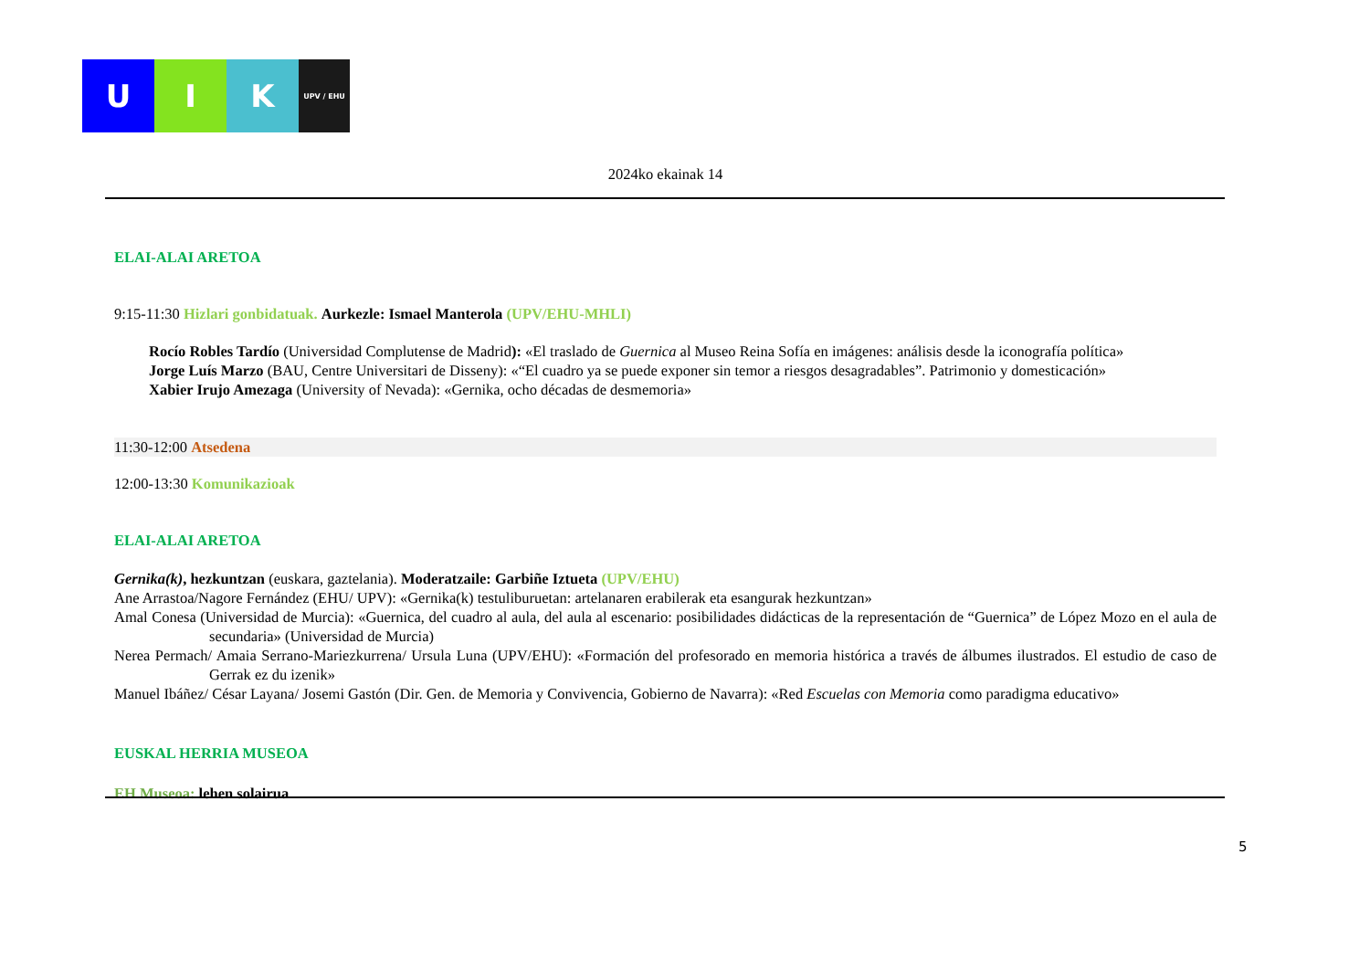U I K
UPV / EHU
2024ko ekainak 14
ELAI-ALAI ARETOA
9:15-11:30 Hizlari gonbidatuak. Aurkezle: Ismael Manterola (UPV/EHU-MHLI)
Rocío Robles Tardío (Universidad Complutense de Madrid): «El traslado de Guernica al Museo Reina Sofía en imágenes: análisis desde la iconografía política»
Jorge Luís Marzo (BAU, Centre Universitari de Disseny): «“El cuadro ya se puede exponer sin temor a riesgos desagradables”. Patrimonio y domesticación»
Xabier Irujo Amezaga (University of Nevada): «Gernika, ocho décadas de desmemoria»
11:30-12:00 Atsedena
12:00-13:30 Komunikazioak
ELAI-ALAI ARETOA
Gernika(k), hezkuntzan (euskara, gaztelania). Moderatzaile: Garbiñe Iztueta (UPV/EHU)
Ane Arrastoa/Nagore Fernández (EHU/ UPV): «Gernika(k) testuliburuetan: artelanaren erabilerak eta esangurak hezkuntzan»
Amal Conesa (Universidad de Murcia): «Guernica, del cuadro al aula, del aula al escenario: posibilidades didácticas de la representación de “Guernica” de López Mozo en el aula de secundaria» (Universidad de Murcia)
Nerea Permach/ Amaia Serrano-Mariezkurrena/ Ursula Luna (UPV/EHU): «Formación del profesorado en memoria histórica a través de álbumes ilustrados. El estudio de caso de Gerrak ez du izenik»
Manuel Ibáñez/ César Layana/ Josemi Gastón (Dir. Gen. de Memoria y Convivencia, Gobierno de Navarra): «Red Escuelas con Memoria como paradigma educativo»
EUSKAL HERRIA MUSEOA
EH Museoa: lehen solairua
5